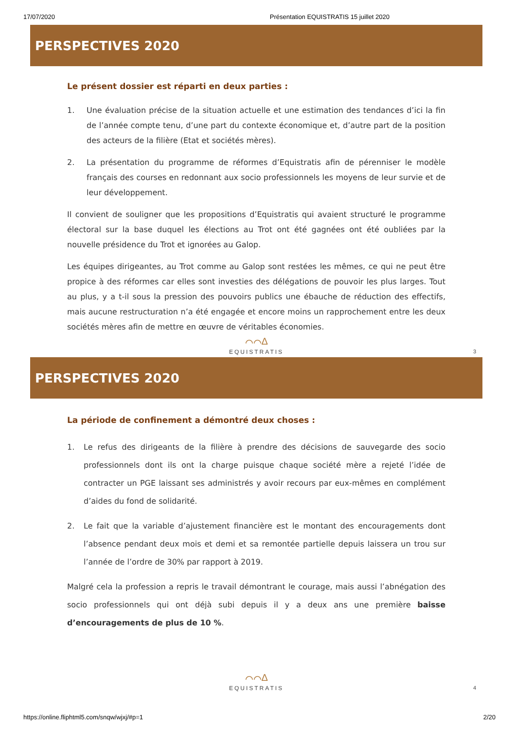17/07/2020 Présentation EQUISTRATIS 15 juillet 2020
PERSPECTIVES 2020
Le présent dossier est réparti en deux parties :
1. Une évaluation précise de la situation actuelle et une estimation des tendances d’ici la fin de l’année compte tenu, d’une part du contexte économique et, d’autre part de la position des acteurs de la filière (Etat et sociétés mères).
2. La présentation du programme de réformes d’Equistratis afin de pérenniser le modèle français des courses en redonnant aux socio professionnels les moyens de leur survie et de leur développement.
Il convient de souligner que les propositions d’Equistratis qui avaient structuré le programme électoral sur la base duquel les élections au Trot ont été gagnées ont été oubliées par la nouvelle présidence du Trot et ignorées au Galop.
Les équipes dirigeantes, au Trot comme au Galop sont restées les mêmes, ce qui ne peut être propice à des réformes car elles sont investies des délégations de pouvoir les plus larges. Tout au plus, y a t-il sous la pression des pouvoirs publics une ébauche de réduction des effectifs, mais aucune restructuration n’a été engagée et encore moins un rapprochement entre les deux sociétés mères afin de mettre en œuvre de véritables économies.
⌒⌒∆
EQUISTRATIS 3
PERSPECTIVES 2020
La période de confinement a démontré deux choses :
1. Le refus des dirigeants de la filière à prendre des décisions de sauvegarde des socio professionnels dont ils ont la charge puisque chaque société mère a rejeté l’idée de contracter un PGE laissant ses administrés y avoir recours par eux-mêmes en complément d’aides du fond de solidarité.
2. Le fait que la variable d’ajustement financière est le montant des encouragements dont l’absence pendant deux mois et demi et sa remontée partielle depuis laissera un trou sur l’année de l’ordre de 30% par rapport à 2019.
Malgré cela la profession a repris le travail démontrant le courage, mais aussi l’abnégation des socio professionnels qui ont déjà subi depuis il y a deux ans une première baisse d’encouragements de plus de 10 %.
⌒⌒∆
EQUISTRATIS 4
https://online.fliphtml5.com/snqw/wjxj/#p=1 2/20